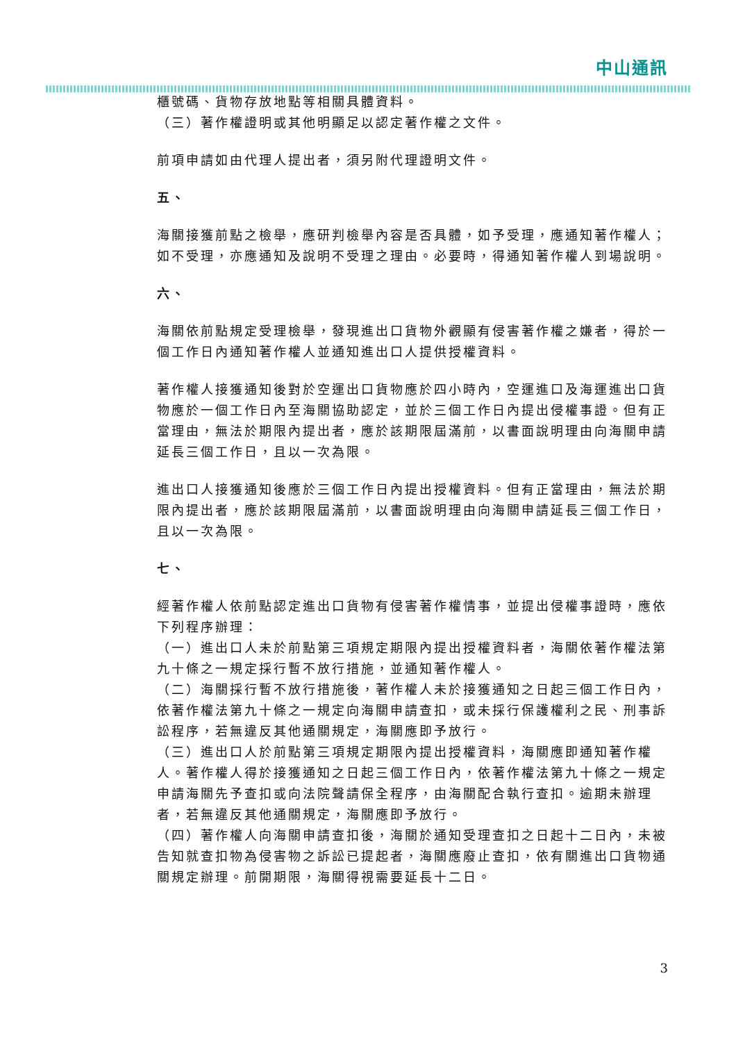中山通訊
櫃號碼、貨物存放地點等相關具體資料。
（三）著作權證明或其他明顯足以認定著作權之文件。
前項申請如由代理人提出者，須另附代理證明文件。
五、
海關接獲前點之檢舉，應研判檢舉內容是否具體，如予受理，應通知著作權人；如不受理，亦應通知及說明不受理之理由。必要時，得通知著作權人到場說明。
六、
海關依前點規定受理檢舉，發現進出口貨物外觀顯有侵害著作權之嫌者，得於一個工作日內通知著作權人並通知進出口人提供授權資料。
著作權人接獲通知後對於空運出口貨物應於四小時內，空運進口及海運進出口貨物應於一個工作日內至海關協助認定，並於三個工作日內提出侵權事證。但有正當理由，無法於期限內提出者，應於該期限屆滿前，以書面說明理由向海關申請延長三個工作日，且以一次為限。
進出口人接獲通知後應於三個工作日內提出授權資料。但有正當理由，無法於期限內提出者，應於該期限屆滿前，以書面說明理由向海關申請延長三個工作日，且以一次為限。
七、
經著作權人依前點認定進出口貨物有侵害著作權情事，並提出侵權事證時，應依下列程序辦理：
（一）進出口人未於前點第三項規定期限內提出授權資料者，海關依著作權法第九十條之一規定採行暫不放行措施，並通知著作權人。
（二）海關採行暫不放行措施後，著作權人未於接獲通知之日起三個工作日內，依著作權法第九十條之一規定向海關申請查扣，或未採行保護權利之民、刑事訴訟程序，若無違反其他通關規定，海關應即予放行。
（三）進出口人於前點第三項規定期限內提出授權資料，海關應即通知著作權人。著作權人得於接獲通知之日起三個工作日內，依著作權法第九十條之一規定申請海關先予查扣或向法院聲請保全程序，由海關配合執行查扣。逾期未辦理者，若無違反其他通關規定，海關應即予放行。
（四）著作權人向海關申請查扣後，海關於通知受理查扣之日起十二日內，未被告知就查扣物為侵害物之訴訟已提起者，海關應廢止查扣，依有關進出口貨物通關規定辦理。前開期限，海關得視需要延長十二日。
3